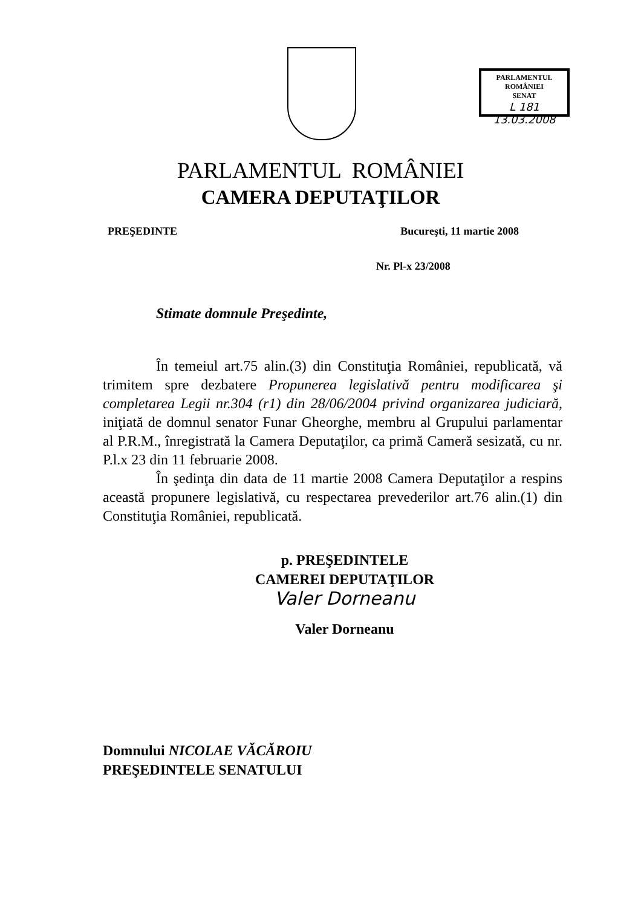PARLAMENTUL ROMÂNIEI
SENAT
L 181 13.03.2008
PARLAMENTUL ROMÂNIEI
CAMERA DEPUTAŢILOR
PREŞEDINTE Bucureşti, 11 martie 2008
Nr. Pl-x 23/2008
Stimate domnule Preşedinte,
În temeiul art.75 alin.(3) din Constituţia României, republicată, vă trimitem spre dezbatere Propunerea legislativă pentru modificarea şi completarea Legii nr.304 (r1) din 28/06/2004 privind organizarea judiciară, iniţiată de domnul senator Funar Gheorghe, membru al Grupului parlamentar al P.R.M., înregistrată la Camera Deputaţilor, ca primă Cameră sesizată, cu nr. P.l.x 23 din 11 februarie 2008.
În şedinţa din data de 11 martie 2008 Camera Deputaţilor a respins această propunere legislativă, cu respectarea prevederilor art.76 alin.(1) din Constituţia României, republicată.
p. PREŞEDINTELE
CAMEREI DEPUTAŢILOR
Valer Dorneanu
Valer Dorneanu
Domnului NICOLAE VĂCĂROIU
PREŞEDINTELE SENATULUI